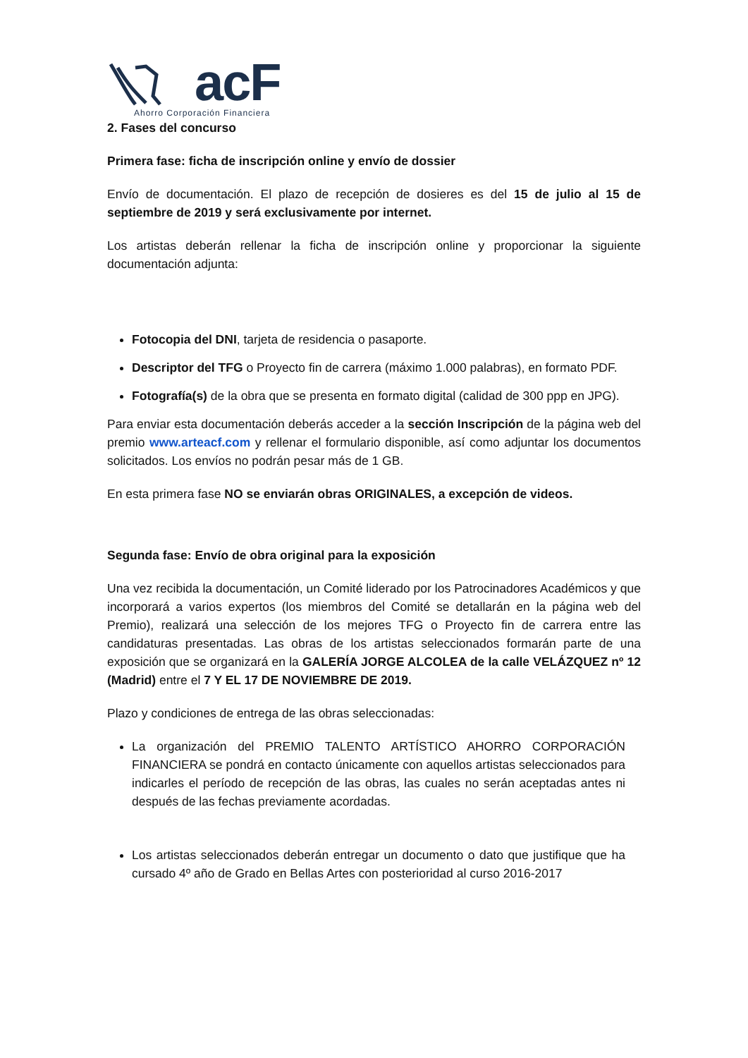acF
Ahorro Corporación Financiera
2. Fases del concurso
Primera fase: ficha de inscripción online y envío de dossier
Envío de documentación. El plazo de recepción de dosieres es del 15 de julio al 15 de septiembre de 2019 y será exclusivamente por internet.
Los artistas deberán rellenar la ficha de inscripción online y proporcionar la siguiente documentación adjunta:
Fotocopia del DNI, tarjeta de residencia o pasaporte.
Descriptor del TFG o Proyecto fin de carrera (máximo 1.000 palabras), en formato PDF.
Fotografía(s) de la obra que se presenta en formato digital (calidad de 300 ppp en JPG).
Para enviar esta documentación deberás acceder a la sección Inscripción de la página web del premio www.arteacf.com y rellenar el formulario disponible, así como adjuntar los documentos solicitados. Los envíos no podrán pesar más de 1 GB.
En esta primera fase NO se enviarán obras ORIGINALES, a excepción de videos.
Segunda fase: Envío de obra original para la exposición
Una vez recibida la documentación, un Comité liderado por los Patrocinadores Académicos y que incorporará a varios expertos (los miembros del Comité se detallarán en la página web del Premio), realizará una selección de los mejores TFG o Proyecto fin de carrera entre las candidaturas presentadas. Las obras de los artistas seleccionados formarán parte de una exposición que se organizará en la GALERÍA JORGE ALCOLEA de la calle VELÁZQUEZ nº 12 (Madrid) entre el 7 Y EL 17 DE NOVIEMBRE DE 2019.
Plazo y condiciones de entrega de las obras seleccionadas:
La organización del PREMIO TALENTO ARTÍSTICO AHORRO CORPORACIÓN FINANCIERA se pondrá en contacto únicamente con aquellos artistas seleccionados para indicarles el período de recepción de las obras, las cuales no serán aceptadas antes ni después de las fechas previamente acordadas.
Los artistas seleccionados deberán entregar un documento o dato que justifique que ha cursado 4º año de Grado en Bellas Artes con posterioridad al curso 2016-2017